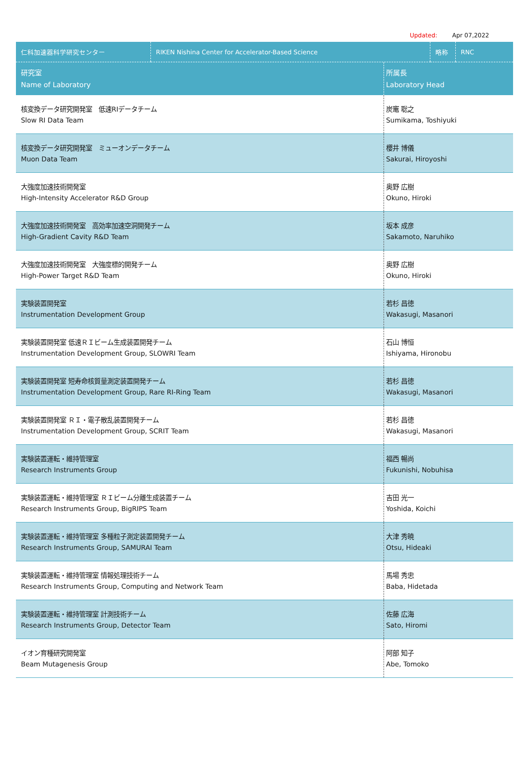Updated: Apr 07,2022
| 仁科加速器科学研究センター | RIKEN Nishina Center for Accelerator-Based Science | 略称 | RNC |
| --- | --- | --- | --- |
| 研究室 Name of Laboratory | 所属長 Laboratory Head |
| --- | --- |
| 核変換データ研究開発室 低速RIデータチーム Slow RI Data Team | 炭竃 聡之 Sumikama, Toshiyuki |
| 核変換データ研究開発室 ミューオンデータチーム Muon Data Team | 櫻井 博儀 Sakurai, Hiroyoshi |
| 大強度加速技術開発室 High-Intensity Accelerator R&D Group | 奥野 広樹 Okuno, Hiroki |
| 大強度加速技術開発室 高効率加速空洞開発チーム High-Gradient Cavity R&D Team | 坂本 成彦 Sakamoto, Naruhiko |
| 大強度加速技術開発室 大強度標的開発チーム High-Power Target R&D Team | 奥野 広樹 Okuno, Hiroki |
| 実験装置開発室 Instrumentation Development Group | 若杉 昌徳 Wakasugi, Masanori |
| 実験装置開発室 低速ＲＩビーム生成装置開発チーム Instrumentation Development Group, SLOWRI Team | 石山 博恒 Ishiyama, Hironobu |
| 実験装置開発室 短寿命核質量測定装置開発チーム Instrumentation Development Group, Rare RI-Ring Team | 若杉 昌徳 Wakasugi, Masanori |
| 実験装置開発室 ＲＩ・電子散乱装置開発チーム Instrumentation Development Group, SCRIT Team | 若杉 昌徳 Wakasugi, Masanori |
| 実験装置運転・維持管理室 Research Instruments Group | 福西 暢尚 Fukunishi, Nobuhisa |
| 実験装置運転・維持管理室 ＲＩビーム分離生成装置チーム Research Instruments Group, BigRIPS Team | 吉田 光一 Yoshida, Koichi |
| 実験装置運転・維持管理室 多種粒子測定装置開発チーム Research Instruments Group, SAMURAI Team | 大津 秀暁 Otsu, Hideaki |
| 実験装置運転・維持管理室 情報処理技術チーム Research Instruments Group, Computing and Network Team | 馬場 秀忠 Baba, Hidetada |
| 実験装置運転・維持管理室 計測技術チーム Research Instruments Group, Detector Team | 佐藤 広海 Sato, Hiromi |
| イオン育種研究開発室 Beam Mutagenesis Group | 阿部 知子 Abe, Tomoko |